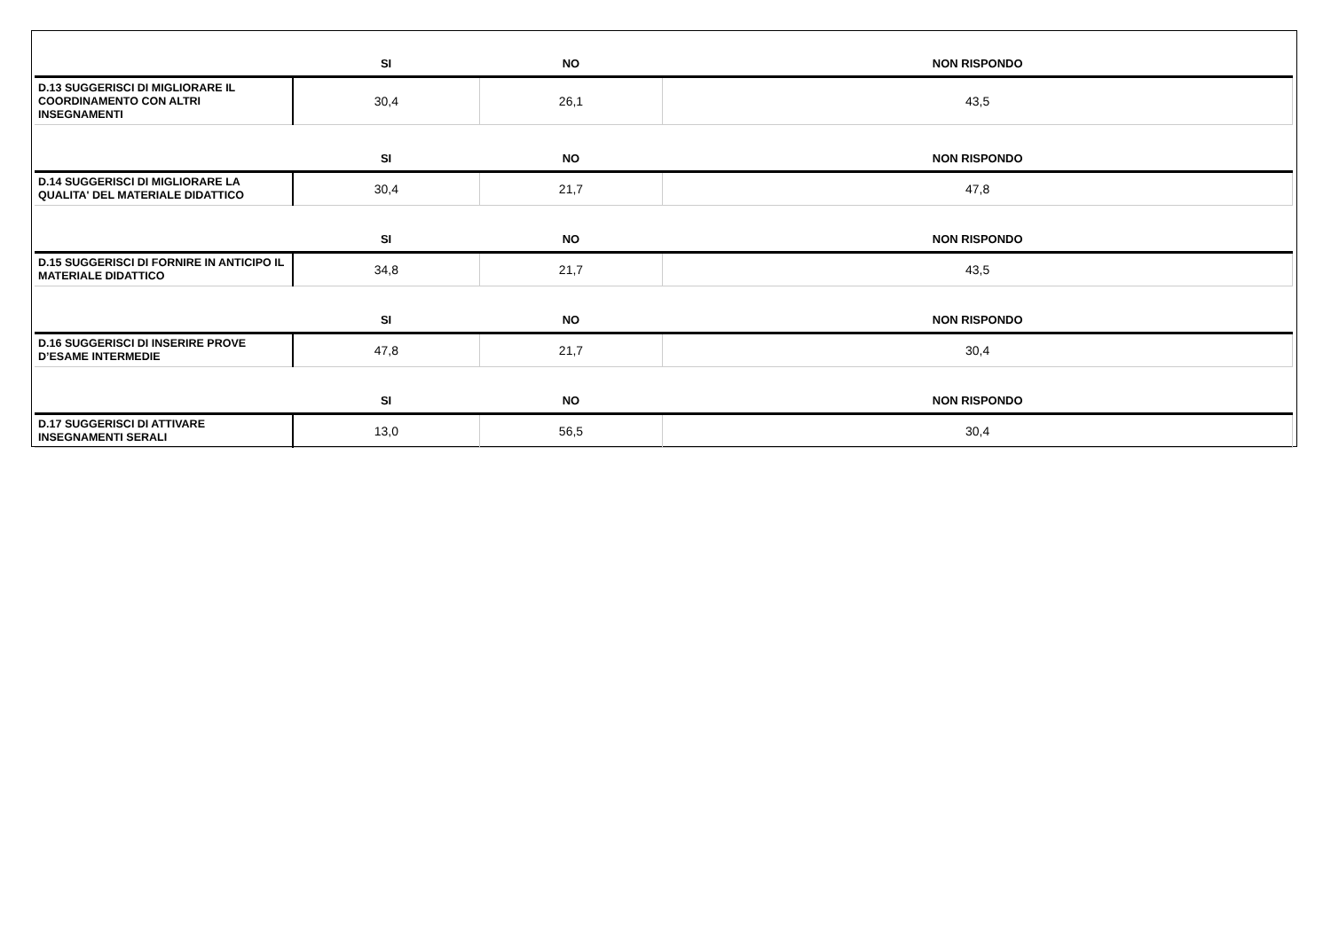| | SI | NO | NON RISPONDO |
| --- | --- | --- | --- |
| D.13 SUGGERISCI DI MIGLIORARE IL COORDINAMENTO CON ALTRI INSEGNAMENTI | 30,4 | 26,1 | 43,5 |
| | SI | NO | NON RISPONDO |
| D.14 SUGGERISCI DI MIGLIORARE LA QUALITA' DEL MATERIALE DIDATTICO | 30,4 | 21,7 | 47,8 |
| | SI | NO | NON RISPONDO |
| D.15 SUGGERISCI DI FORNIRE IN ANTICIPO IL MATERIALE DIDATTICO | 34,8 | 21,7 | 43,5 |
| | SI | NO | NON RISPONDO |
| D.16 SUGGERISCI DI INSERIRE PROVE D’ESAME INTERMEDIE | 47,8 | 21,7 | 30,4 |
| | SI | NO | NON RISPONDO |
| D.17 SUGGERISCI DI ATTIVARE INSEGNAMENTI SERALI | 13,0 | 56,5 | 30,4 |